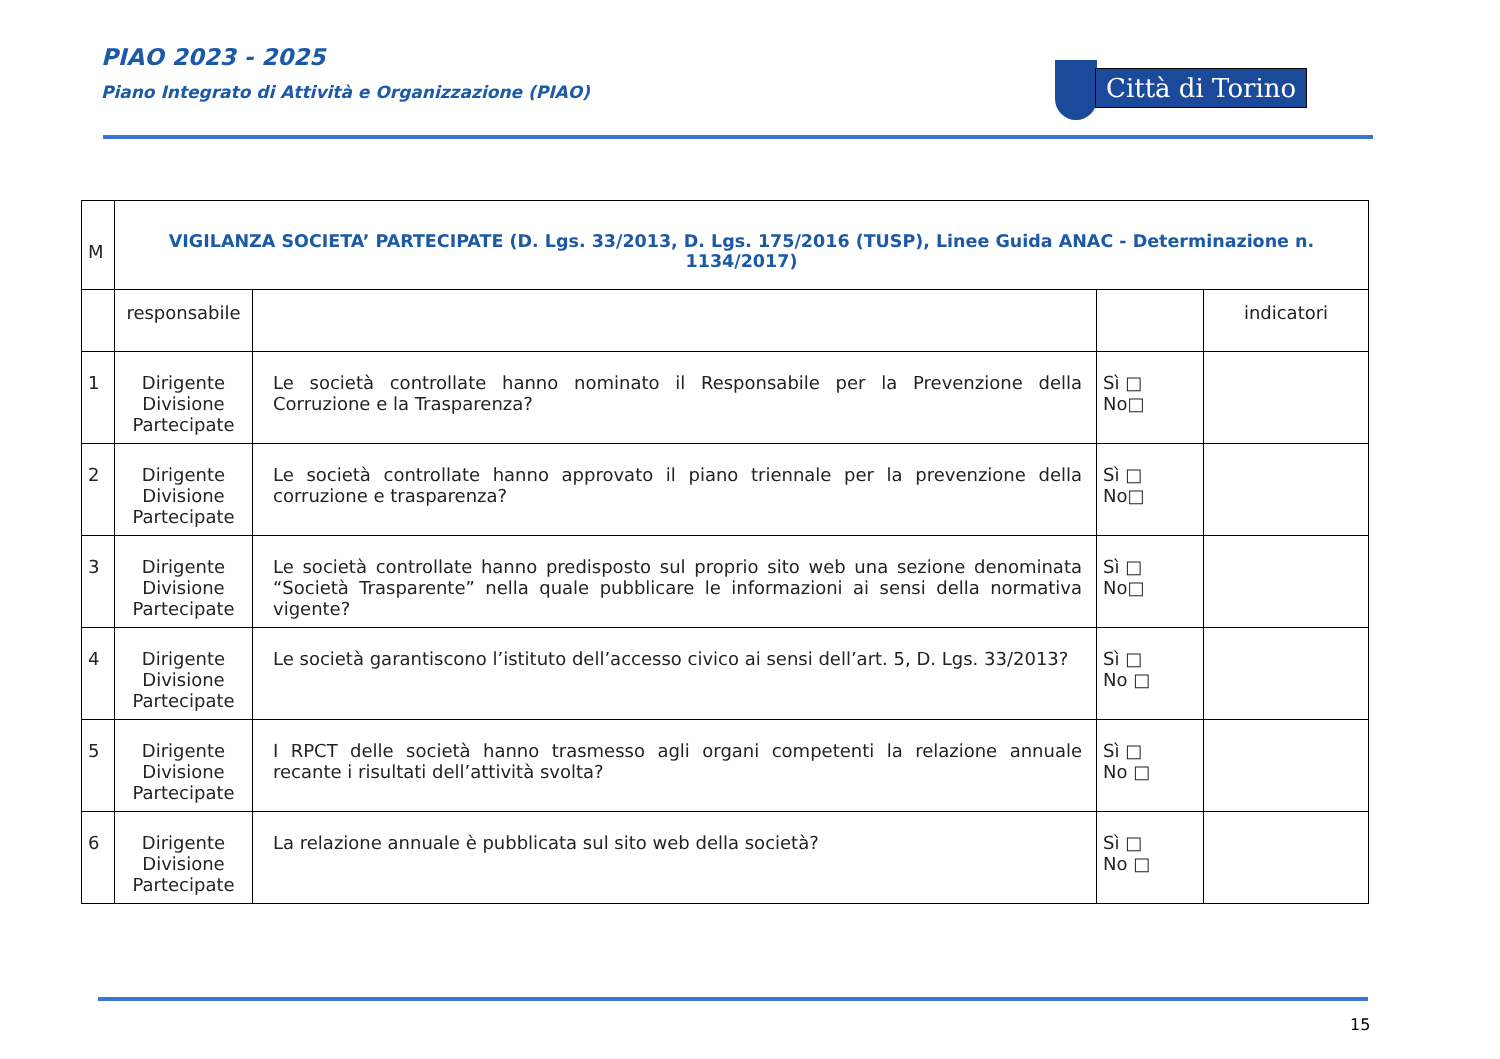PIAO 2023 - 2025
Piano Integrato di Attività e Organizzazione (PIAO)
Città di Torino
| M | VIGILANZA SOCIETA’ PARTECIPATE (D. Lgs. 33/2013, D. Lgs. 175/2016 (TUSP), Linee Guida ANAC - Determinazione n. 1134/2017) | | | |
| | responsabile | | | indicatori |
| 1 | Dirigente Divisione Partecipate | Le società controllate hanno nominato il Responsabile per la Prevenzione della Corruzione e la Trasparenza? | Sì □ No□ | |
| 2 | Dirigente Divisione Partecipate | Le società controllate hanno approvato il piano triennale per la prevenzione della corruzione e trasparenza? | Sì □ No□ | |
| 3 | Dirigente Divisione Partecipate | Le società controllate hanno predisposto sul proprio sito web una sezione denominata “Società Trasparente” nella quale pubblicare le informazioni ai sensi della normativa vigente? | Sì □ No□ | |
| 4 | Dirigente Divisione Partecipate | Le società garantiscono l’istituto dell’accesso civico ai sensi dell’art. 5, D. Lgs. 33/2013? | Sì □ No □ | |
| 5 | Dirigente Divisione Partecipate | I RPCT delle società hanno trasmesso agli organi competenti la relazione annuale recante i risultati dell’attività svolta? | Sì □ No □ | |
| 6 | Dirigente Divisione Partecipate | La relazione annuale è pubblicata sul sito web della società? | Sì □ No □ | |
15